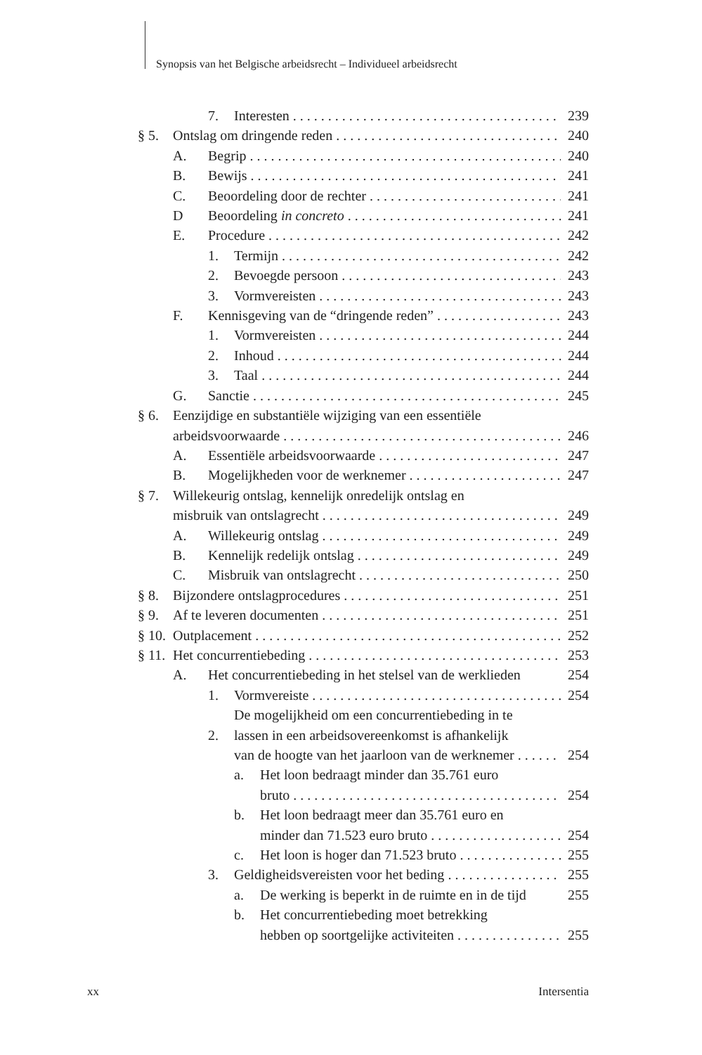Synopsis van het Belgische arbeidsrecht – Individueel arbeidsrecht
7. Interesten 239
§ 5. Ontslag om dringende reden 240
A. Begrip 240
B. Bewijs 241
C. Beoordeling door de rechter 241
D Beoordeling in concreto 241
E. Procedure 242
1. Termijn 242
2. Bevoegde persoon 243
3. Vormvereisten 243
F. Kennisgeving van de “dringende reden” 243
1. Vormvereisten 244
2. Inhoud 244
3. Taal 244
G. Sanctie 245
§ 6. Eenzijdige en substantiële wijziging van een essentiële
arbeidsvoorwaarde 246
A. Essentiële arbeidsvoorwaarde 247
B. Mogelijkheden voor de werknemer 247
§ 7. Willekeurig ontslag, kennelijk onredelijk ontslag en
misbruik van ontslagrecht 249
A. Willekeurig ontslag 249
B. Kennelijk redelijk ontslag 249
C. Misbruik van ontslagrecht 250
§ 8. Bijzondere ontslagprocedures 251
§ 9. Af te leveren documenten 251
§ 10. Outplacement 252
§ 11. Het concurrentiebeding 253
A. Het concurrentiebeding in het stelsel van de werklieden 254
1. Vormvereiste 254
2. De mogelijkheid om een concurrentiebeding in te
lassen in een arbeidsovereenkomst is afhankelijk
van de hoogte van het jaarloon van de werknemer 254
a. Het loon bedraagt minder dan 35.761 euro
bruto 254
b. Het loon bedraagt meer dan 35.761 euro en
minder dan 71.523 euro bruto 254
c. Het loon is hoger dan 71.523 bruto 255
3. Geldigheidsvereisten voor het beding 255
a. De werking is beperkt in de ruimte en in de tijd 255
b. Het concurrentiebeding moet betrekking
hebben op soortgelijke activiteiten 255
xx Intersentia